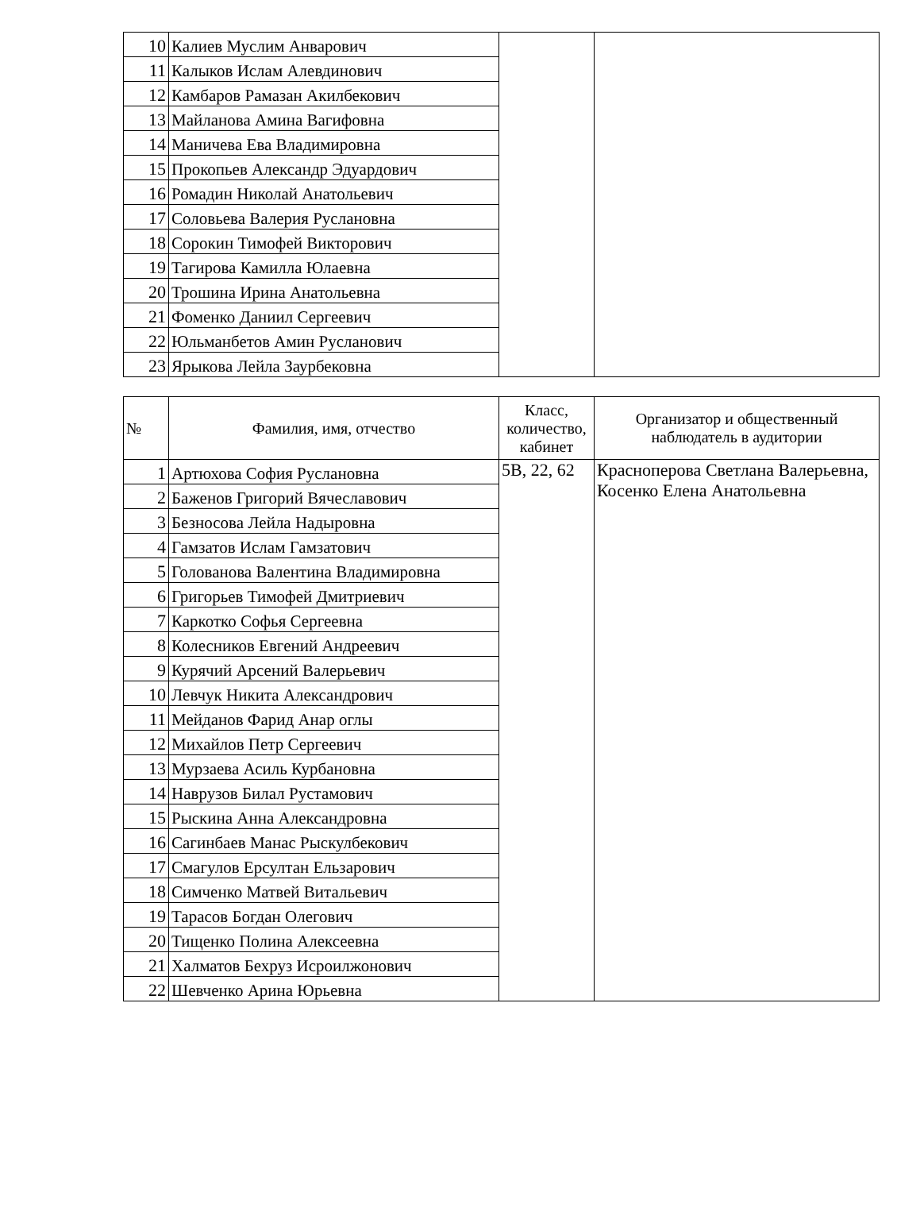| 10 | Калиев Муслим Анварович | | |
| 11 | Калыков Ислам Алевдинович | | |
| 12 | Камбаров Рамазан Акилбекович | | |
| 13 | Майланова Амина Вагифовна | | |
| 14 | Маничева Ева Владимировна | | |
| 15 | Прокопьев Александр Эдуардович | | |
| 16 | Ромадин Николай Анатольевич | | |
| 17 | Соловьева Валерия Руслановна | | |
| 18 | Сорокин Тимофей Викторович | | |
| 19 | Тагирова Камилла Юлаевна | | |
| 20 | Трошина Ирина Анатольевна | | |
| 21 | Фоменко Даниил Сергеевич | | |
| 22 | Юльманбетов Амин Русланович | | |
| 23 | Ярыкова Лейла Заурбековна | | |
| № | Фамилия, имя, отчество | Класс, количество, кабинет | Организатор и общественный наблюдатель в аудитории |
| --- | --- | --- | --- |
| 1 | Артюхова София Руслановна | 5В, 22, 62 | Красноперова Светлана Валерьевна, Косенко Елена Анатольевна |
| 2 | Баженов Григорий Вячеславович | | |
| 3 | Безносова Лейла Надыровна | | |
| 4 | Гамзатов Ислам Гамзатович | | |
| 5 | Голованова Валентина Владимировна | | |
| 6 | Григорьев Тимофей Дмитриевич | | |
| 7 | Каркотко Софья Сергеевна | | |
| 8 | Колесников Евгений Андреевич | | |
| 9 | Курячий Арсений Валерьевич | | |
| 10 | Левчук Никита Александрович | | |
| 11 | Мейданов Фарид Анар оглы | | |
| 12 | Михайлов Петр Сергеевич | | |
| 13 | Мурзаева Асиль Курбановна | | |
| 14 | Наврузов Билал Рустамович | | |
| 15 | Рыскина Анна Александровна | | |
| 16 | Сагинбаев Манас Рыскулбекович | | |
| 17 | Смагулов Ерсултан Ельзарович | | |
| 18 | Симченко Матвей Витальевич | | |
| 19 | Тарасов Богдан Олегович | | |
| 20 | Тищенко Полина Алексеевна | | |
| 21 | Халматов Бехруз Исроилжонович | | |
| 22 | Шевченко Арина Юрьевна | | |